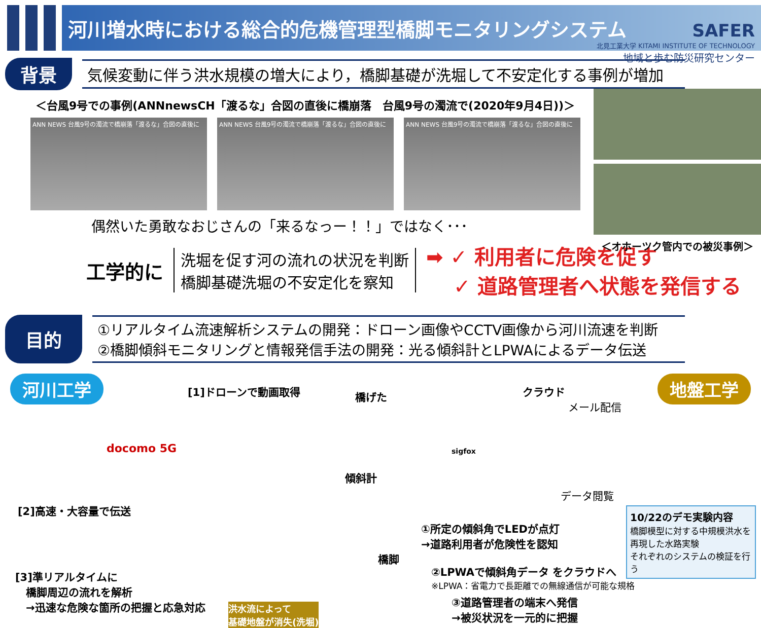河川増水時における総合的危機管理型橋脚モニタリングシステム
SAFER
北見工業大学 KITAMI INSTITUTE OF TECHNOLOGY
地域と歩む防災研究センター
背景 気候変動に伴う洪水規模の増大により，橋脚基礎が洗堀して不安定化する事例が増加
＜台風9号での事例(ANNnewsCH「渡るな」合図の直後に橋崩落　台風9号の濁流で(2020年9月4日))＞
ANN NEWS 台風9号の濁流で橋崩落「渡るな」合図の直後に ANN NEWS 台風9号の濁流で橋崩落「渡るな」合図の直後に ANN NEWS 台風9号の濁流で橋崩落「渡るな」合図の直後に
＜オホーツク管内での被災事例＞
偶然いた勇敢なおじさんの「来るなっー！！」ではなく･･･
工学的に 洗堀を促す河の流れの状況を判断
橋脚基礎洗堀の不安定化を察知 ➡ ✓ 利用者に危険を促す
　 ✓ 道路管理者へ状態を発信する
目的 ①リアルタイム流速解析システムの開発：ドローン画像やCCTV画像から河川流速を判断
②橋脚傾斜モニタリングと情報発信手法の開発：光る傾斜計とLPWAによるデータ伝送
河川工学 地盤工学 [1]ドローンで動画取得 橋げた クラウド
メール配信
docomo 5G
傾斜計
sigfox
データ閲覧
[2]高速・大容量で伝送
①所定の傾斜角でLEDが点灯
→道路利用者が危険性を認知
橋脚
②LPWAで傾斜角データ をクラウドへ
※LPWA：省電力で長距離での無線通信が可能な規格
③道路管理者の端末へ発信
→被災状況を一元的に把握
[3]準リアルタイムに
　橋脚周辺の流れを解析
　→迅速な危険な箇所の把握と応急対応
洪水流によって
基礎地盤が消失(洗堀)
10/22のデモ実験内容
橋脚模型に対する中規模洪水を再現した水路実験
それぞれのシステムの検証を行う